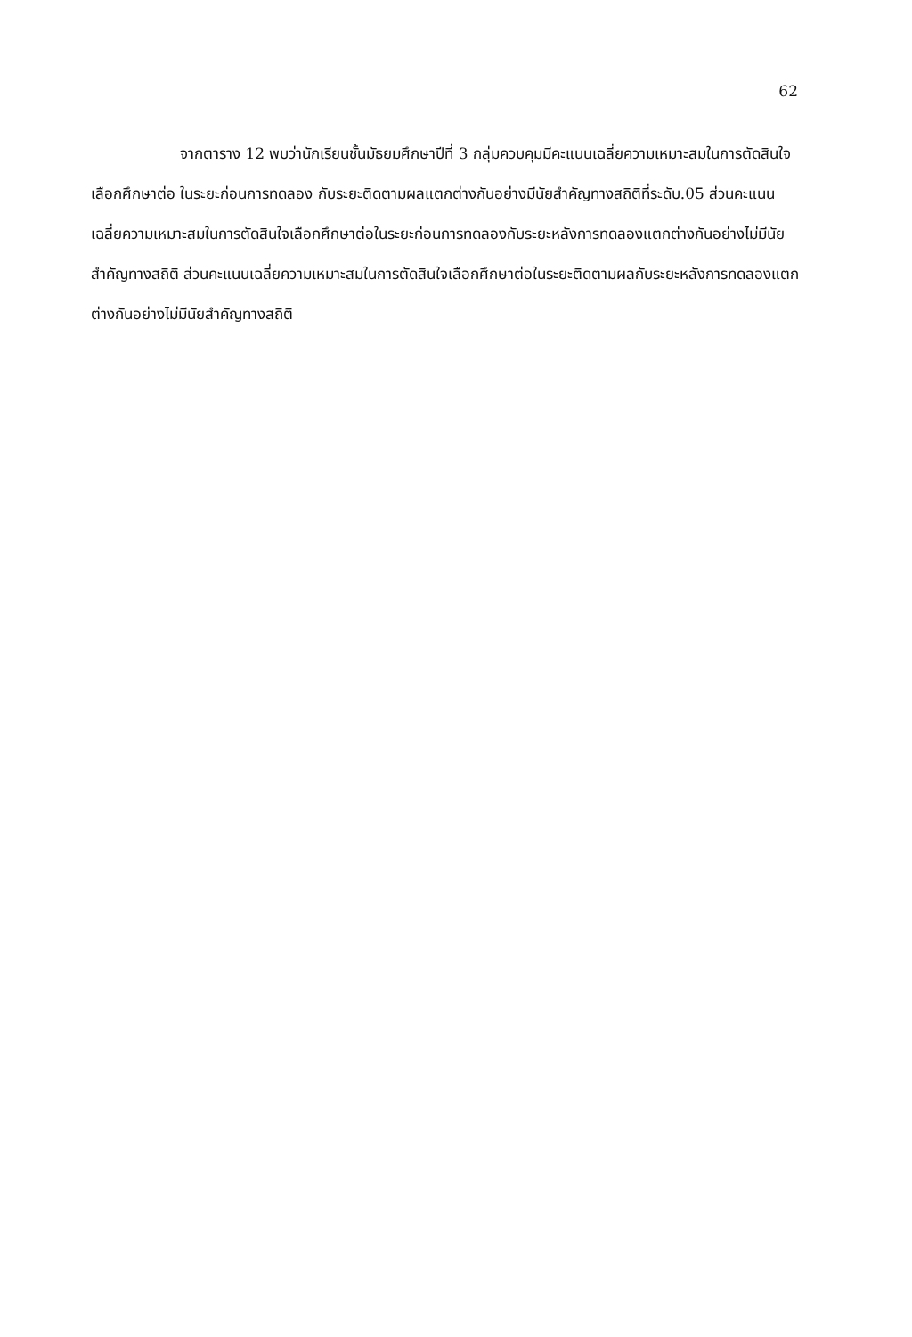62
จากตาราง 12 พบว่านักเรียนชั้นมัธยมศึกษาปีที่ 3 กลุ่มควบคุมมีคะแนนเฉลี่ยความเหมาะสมในการตัดสินใจเลือกศึกษาต่อ ในระยะก่อนการทดลอง กับระยะติดตามผลแตกต่างกันอย่างมีนัยสำคัญทางสถิติที่ระดับ.05 ส่วนคะแนนเฉลี่ยความเหมาะสมในการตัดสินใจเลือกศึกษาต่อในระยะก่อนการทดลองกับระยะหลังการทดลองแตกต่างกันอย่างไม่มีนัยสำคัญทางสถิติ ส่วนคะแนนเฉลี่ยความเหมาะสมในการตัดสินใจเลือกศึกษาต่อในระยะติดตามผลกับระยะหลังการทดลองแตกต่างกันอย่างไม่มีนัยสำคัญทางสถิติ